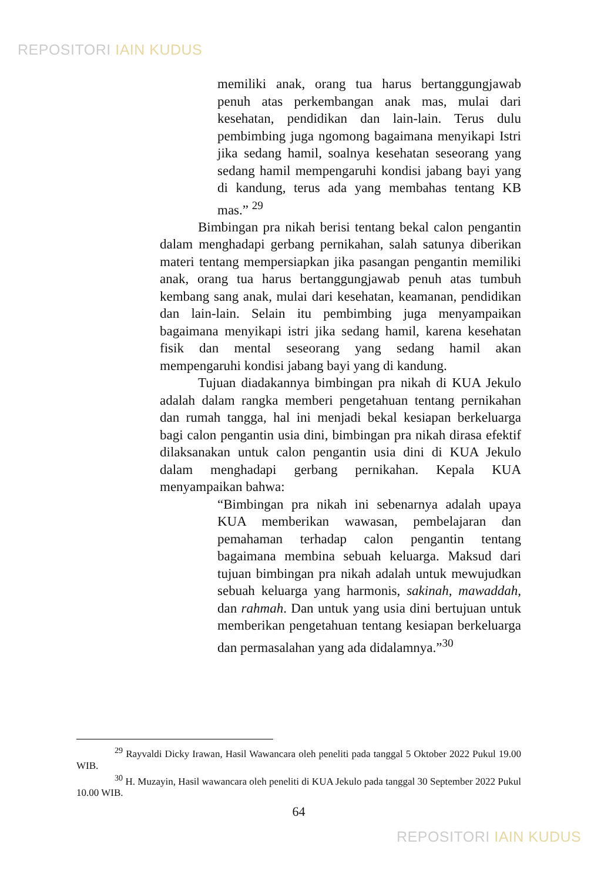REPOSITORI IAIN KUDUS
memiliki anak, orang tua harus bertanggungjawab penuh atas perkembangan anak mas, mulai dari kesehatan, pendidikan dan lain-lain. Terus dulu pembimbing juga ngomong bagaimana menyikapi Istri jika sedang hamil, soalnya kesehatan seseorang yang sedang hamil mempengaruhi kondisi jabang bayi yang di kandung, terus ada yang membahas tentang KB mas.” <sup>29</sup>
Bimbingan pra nikah berisi tentang bekal calon pengantin dalam menghadapi gerbang pernikahan, salah satunya diberikan materi tentang mempersiapkan jika pasangan pengantin memiliki anak, orang tua harus bertanggungjawab penuh atas tumbuh kembang sang anak, mulai dari kesehatan, keamanan, pendidikan dan lain-lain. Selain itu pembimbing juga menyampaikan bagaimana menyikapi istri jika sedang hamil, karena kesehatan fisik dan mental seseorang yang sedang hamil akan mempengaruhi kondisi jabang bayi yang di kandung.
Tujuan diadakannya bimbingan pra nikah di KUA Jekulo adalah dalam rangka memberi pengetahuan tentang pernikahan dan rumah tangga, hal ini menjadi bekal kesiapan berkeluarga bagi calon pengantin usia dini, bimbingan pra nikah dirasa efektif dilaksanakan untuk calon pengantin usia dini di KUA Jekulo dalam menghadapi gerbang pernikahan. Kepala KUA menyampaikan bahwa:
“Bimbingan pra nikah ini sebenarnya adalah upaya KUA memberikan wawasan, pembelajaran dan pemahaman terhadap calon pengantin tentang bagaimana membina sebuah keluarga. Maksud dari tujuan bimbingan pra nikah adalah untuk mewujudkan sebuah keluarga yang harmonis, sakinah, mawaddah, dan rahmah. Dan untuk yang usia dini bertujuan untuk memberikan pengetahuan tentang kesiapan berkeluarga dan permasalahan yang ada didalamnya.”<sup>30</sup>
<sup>29</sup> Rayvaldi Dicky Irawan, Hasil Wawancara oleh peneliti pada tanggal 5 Oktober 2022 Pukul 19.00 WIB.
<sup>30</sup> H. Muzayin, Hasil wawancara oleh peneliti di KUA Jekulo pada tanggal 30 September 2022 Pukul 10.00 WIB.
64
REPOSITORI IAIN KUDUS